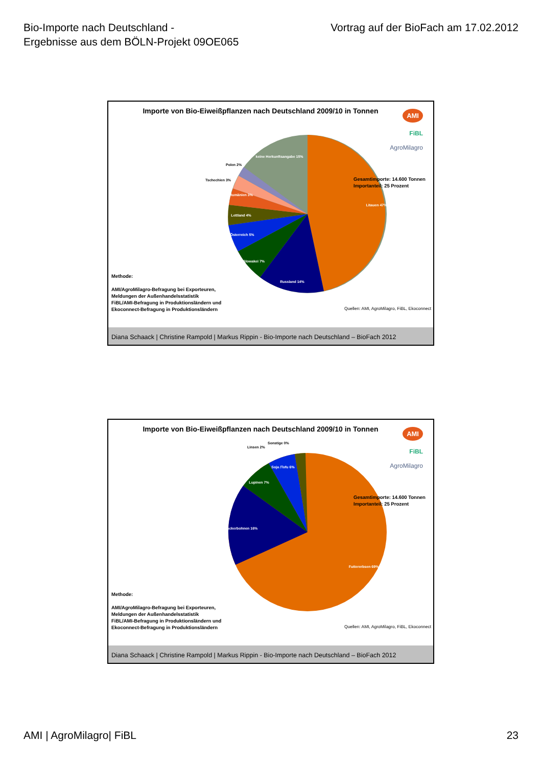Bio-Importe nach Deutschland -
Ergebnisse aus dem BÖLN-Projekt 09OE065
Vortrag auf der BioFach am 17.02.2012
Importe von Bio-Eiweißpflanzen nach Deutschland 2009/10 in Tonnen
AMI
FiBL
AgroMilagro
Litauen 47%
Russland 14%
Slowakei 7%
Österreich 5%
Lettland 4%
Rumänien 3%
keine Herkunftsangabe 15%
Polen 2%
Tschechien 3%
Gesamtimporte: 14.600 Tonnen
Importanteil: 25 Prozent
Methode:
AMI/AgroMilagro-Befragung bei Exporteuren,
Meldungen der Außenhandelsstatistik
FiBL/AMI-Befragung in Produktionsländern und
Ekoconnect-Befragung in Produktionsländern
Quellen: AMI, AgroMilagro, FiBL, Ekoconnect
Diana Schaack | Christine Rampold | Markus Rippin - Bio-Importe nach Deutschland – BioFach 2012
Importe von Bio-Eiweißpflanzen nach Deutschland 2009/10 in Tonnen
AMI
FiBL
AgroMilagro
Futtererbsen 69%
Ackerbohnen 16%
Lupinen 7%
Soja /Tofu 6%
Linsen 2%
Sonstige 0%
Gesamtimporte: 14.600 Tonnen
Importanteil: 25 Prozent
Methode:
AMI/AgroMilagro-Befragung bei Exporteuren,
Meldungen der Außenhandelsstatistik
FiBL/AMI-Befragung in Produktionsländern und
Ekoconnect-Befragung in Produktionsländern
Quellen: AMI, AgroMilagro, FiBL, Ekoconnect
Diana Schaack | Christine Rampold | Markus Rippin - Bio-Importe nach Deutschland – BioFach 2012
AMI | AgroMilagro| FiBL 23